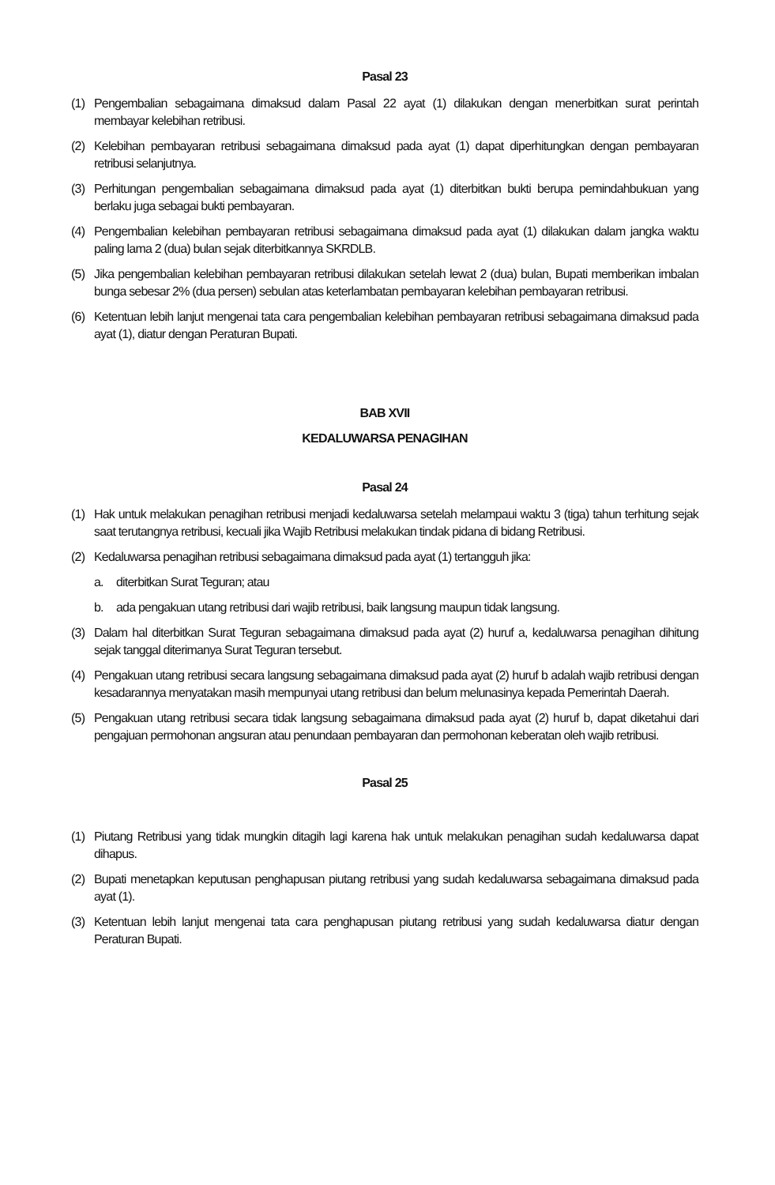Pasal 23
(1) Pengembalian sebagaimana dimaksud dalam Pasal 22 ayat (1) dilakukan dengan menerbitkan surat perintah membayar kelebihan retribusi.
(2) Kelebihan pembayaran retribusi sebagaimana dimaksud pada ayat (1) dapat diperhitungkan dengan pembayaran retribusi selanjutnya.
(3) Perhitungan pengembalian sebagaimana dimaksud pada ayat (1) diterbitkan bukti berupa pemindahbukuan yang berlaku juga sebagai bukti pembayaran.
(4) Pengembalian kelebihan pembayaran retribusi sebagaimana dimaksud pada ayat (1) dilakukan dalam jangka waktu paling lama 2 (dua) bulan sejak diterbitkannya SKRDLB.
(5) Jika pengembalian kelebihan pembayaran retribusi dilakukan setelah lewat 2 (dua) bulan, Bupati memberikan imbalan bunga sebesar 2% (dua persen) sebulan atas keterlambatan pembayaran kelebihan pembayaran retribusi.
(6) Ketentuan lebih lanjut mengenai tata cara pengembalian kelebihan pembayaran retribusi sebagaimana dimaksud pada ayat (1), diatur dengan Peraturan Bupati.
BAB XVII
KEDALUWARSA PENAGIHAN
Pasal 24
(1) Hak untuk melakukan penagihan retribusi menjadi kedaluwarsa setelah melampaui waktu 3 (tiga) tahun terhitung sejak saat terutangnya retribusi, kecuali jika Wajib Retribusi melakukan tindak pidana di bidang Retribusi.
(2) Kedaluwarsa penagihan retribusi sebagaimana dimaksud pada ayat (1) tertangguh jika:
a. diterbitkan Surat Teguran; atau
b. ada pengakuan utang retribusi dari wajib retribusi, baik langsung maupun tidak langsung.
(3) Dalam hal diterbitkan Surat Teguran sebagaimana dimaksud pada ayat (2) huruf a, kedaluwarsa penagihan dihitung sejak tanggal diterimanya Surat Teguran tersebut.
(4) Pengakuan utang retribusi secara langsung sebagaimana dimaksud pada ayat (2) huruf b adalah wajib retribusi dengan kesadarannya menyatakan masih mempunyai utang retribusi dan belum melunasinya kepada Pemerintah Daerah.
(5) Pengakuan utang retribusi secara tidak langsung sebagaimana dimaksud pada ayat (2) huruf b, dapat diketahui dari pengajuan permohonan angsuran atau penundaan pembayaran dan permohonan keberatan oleh wajib retribusi.
Pasal 25
(1) Piutang Retribusi yang tidak mungkin ditagih lagi karena hak untuk melakukan penagihan sudah kedaluwarsa dapat dihapus.
(2) Bupati menetapkan keputusan penghapusan piutang retribusi yang sudah kedaluwarsa sebagaimana dimaksud pada ayat (1).
(3) Ketentuan lebih lanjut mengenai tata cara penghapusan piutang retribusi yang sudah kedaluwarsa diatur dengan Peraturan Bupati.